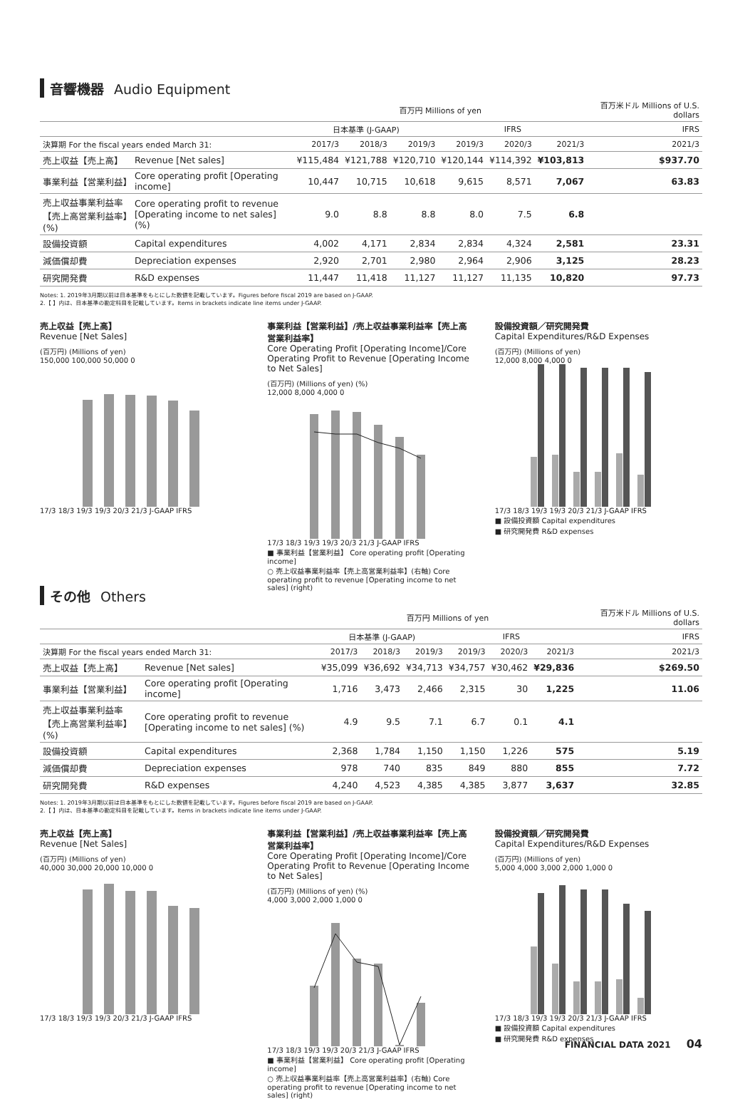音響機器 Audio Equipment
| | | 百万円 Millions of yen | | | | | | 百万米ドル Millions of U.S. dollars |
| --- | --- | --- | --- | --- | --- | --- | --- | --- |
| | | 日本基準 (J-GAAP) | | | IFRS | | | IFRS |
| 決算期 For the fiscal years ended March 31: | | 2017/3 | 2018/3 | 2019/3 | 2019/3 | 2020/3 | 2021/3 | 2021/3 |
| 売上収益【売上高】 | Revenue [Net sales] | ¥115,484 | ¥121,788 | ¥120,710 | ¥120,144 | ¥114,392 | ¥103,813 | $937.70 |
| 事業利益【営業利益】 | Core operating profit [Operating income] | 10,447 | 10,715 | 10,618 | 9,615 | 8,571 | 7,067 | 63.83 |
| 売上収益事業利益率 【売上高営業利益率】(%) | Core operating profit to revenue [Operating income to net sales] (%) | 9.0 | 8.8 | 8.8 | 8.0 | 7.5 | 6.8 | |
| 設備投資額 | Capital expenditures | 4,002 | 4,171 | 2,834 | 2,834 | 4,324 | 2,581 | 23.31 |
| 減価償却費 | Depreciation expenses | 2,920 | 2,701 | 2,980 | 2,964 | 2,906 | 3,125 | 28.23 |
| 研究開発費 | R&D expenses | 11,447 | 11,418 | 11,127 | 11,127 | 11,135 | 10,820 | 97.73 |
Notes: 1. 2019年3月期以前は日本基準をもとにした数値を記載しています。Figures before fiscal 2019 are based on J-GAAP.
2.【 】内は、日本基準の勘定科目を記載しています。Items in brackets indicate line items under J-GAAP.
売上収益【売上高】
Revenue [Net Sales]
(百万円) (Millions of yen)
150,000 100,000 50,000 0 17/3 18/3 19/3 19/3 20/3 21/3 J-GAAP IFRS
事業利益【営業利益】/売上収益事業利益率【売上高営業利益率】
Core Operating Profit [Operating Income]/Core Operating Profit to Revenue [Operating Income to Net Sales]
(百万円) (Millions of yen) (%)
12,000 8,000 4,000 0 17/3 18/3 19/3 19/3 20/3 21/3 J-GAAP IFRS
■ 事業利益【営業利益】 Core operating profit [Operating income]
○ 売上収益事業利益率【売上高営業利益率】(右軸) Core operating profit to revenue [Operating income to net sales] (right)
設備投資額／研究開発費
Capital Expenditures/R&D Expenses
(百万円) (Millions of yen)
12,000 8,000 4,000 0 17/3 18/3 19/3 19/3 20/3 21/3 J-GAAP IFRS
■ 設備投資額 Capital expenditures
■ 研究開発費 R&D expenses
その他 Others
| | | 百万円 Millions of yen | | | | | | 百万米ドル Millions of U.S. dollars |
| --- | --- | --- | --- | --- | --- | --- | --- | --- |
| | | 日本基準 (J-GAAP) | | | IFRS | | | IFRS |
| 決算期 For the fiscal years ended March 31: | | 2017/3 | 2018/3 | 2019/3 | 2019/3 | 2020/3 | 2021/3 | 2021/3 |
| 売上収益【売上高】 | Revenue [Net sales] | ¥35,099 | ¥36,692 | ¥34,713 | ¥34,757 | ¥30,462 | ¥29,836 | $269.50 |
| 事業利益【営業利益】 | Core operating profit [Operating income] | 1,716 | 3,473 | 2,466 | 2,315 | 30 | 1,225 | 11.06 |
| 売上収益事業利益率 【売上高営業利益率】(%) | Core operating profit to revenue [Operating income to net sales] (%) | 4.9 | 9.5 | 7.1 | 6.7 | 0.1 | 4.1 | |
| 設備投資額 | Capital expenditures | 2,368 | 1,784 | 1,150 | 1,150 | 1,226 | 575 | 5.19 |
| 減価償却費 | Depreciation expenses | 978 | 740 | 835 | 849 | 880 | 855 | 7.72 |
| 研究開発費 | R&D expenses | 4,240 | 4,523 | 4,385 | 4,385 | 3,877 | 3,637 | 32.85 |
Notes: 1. 2019年3月期以前は日本基準をもとにした数値を記載しています。Figures before fiscal 2019 are based on J-GAAP.
2.【 】内は、日本基準の勘定科目を記載しています。Items in brackets indicate line items under J-GAAP.
売上収益【売上高】
Revenue [Net Sales]
(百万円) (Millions of yen)
40,000 30,000 20,000 10,000 0 17/3 18/3 19/3 19/3 20/3 21/3 J-GAAP IFRS
事業利益【営業利益】/売上収益事業利益率【売上高営業利益率】
Core Operating Profit [Operating Income]/Core Operating Profit to Revenue [Operating Income to Net Sales]
(百万円) (Millions of yen) (%)
4,000 3,000 2,000 1,000 0 17/3 18/3 19/3 19/3 20/3 21/3 J-GAAP IFRS
■ 事業利益【営業利益】 Core operating profit [Operating income]
○ 売上収益事業利益率【売上高営業利益率】(右軸) Core operating profit to revenue [Operating income to net sales] (right)
設備投資額／研究開発費
Capital Expenditures/R&D Expenses
(百万円) (Millions of yen)
5,000 4,000 3,000 2,000 1,000 0 17/3 18/3 19/3 19/3 20/3 21/3 J-GAAP IFRS
■ 設備投資額 Capital expenditures
■ 研究開発費 R&D expenses
FINANCIAL DATA 2021 04